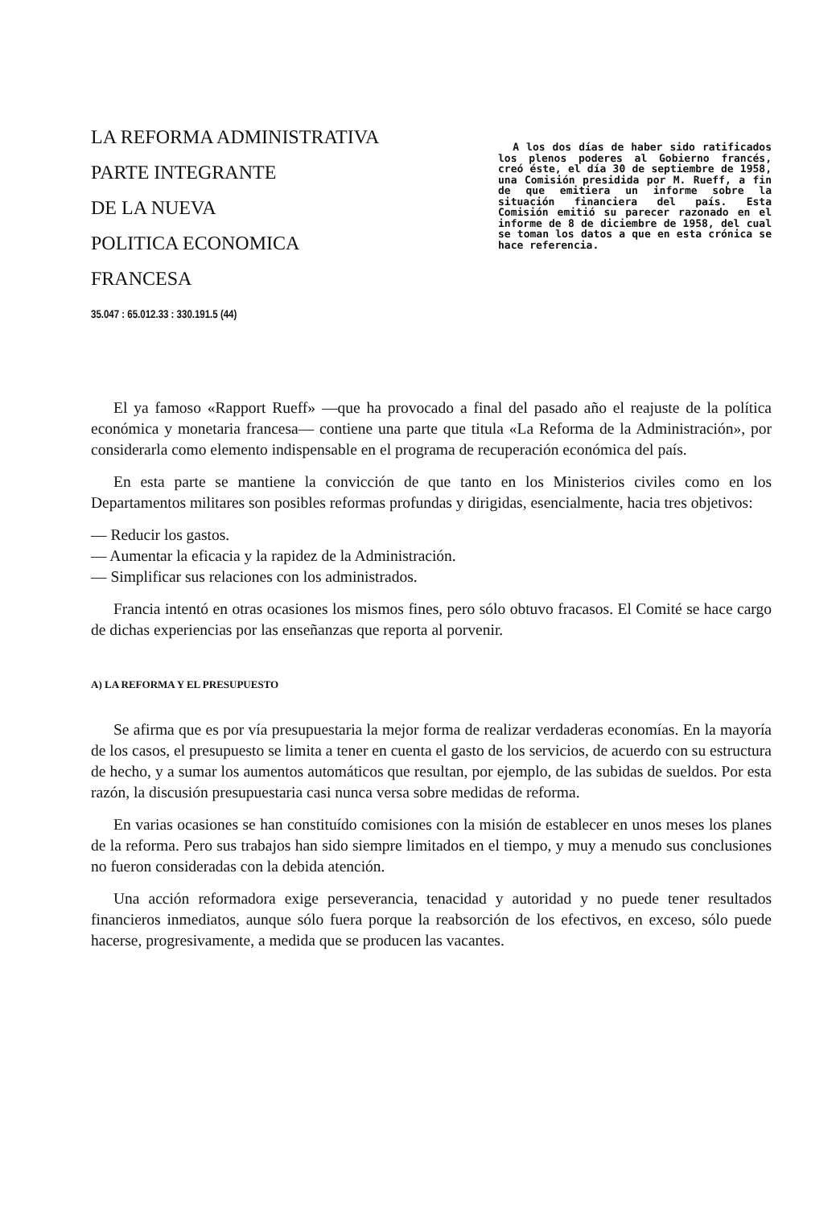LA REFORMA ADMINISTRATIVA
PARTE INTEGRANTE
DE LA NUEVA
POLITICA ECONOMICA
FRANCESA
35.047 : 65.012.33 : 330.191.5 (44)
A los dos días de haber sido ratificados los plenos poderes al Gobierno francés, creó éste, el día 30 de septiembre de 1958, una Comisión presidida por M. Rueff, a fin de que emitiera un informe sobre la situación financiera del país. Esta Comisión emitió su parecer razonado en el informe de 8 de diciembre de 1958, del cual se toman los datos a que en esta crónica se hace referencia.
El ya famoso «Rapport Rueff» —que ha provocado a final del pasado año el reajuste de la política económica y monetaria francesa— contiene una parte que titula «La Reforma de la Administración», por considerarla como elemento indispensable en el programa de recuperación económica del país.
En esta parte se mantiene la convicción de que tanto en los Ministerios civiles como en los Departamentos militares son posibles reformas profundas y dirigidas, esencialmente, hacia tres objetivos:
— Reducir los gastos.
— Aumentar la eficacia y la rapidez de la Administración.
— Simplificar sus relaciones con los administrados.
Francia intentó en otras ocasiones los mismos fines, pero sólo obtuvo fracasos. El Comité se hace cargo de dichas experiencias por las enseñanzas que reporta al porvenir.
A) LA REFORMA Y EL PRESUPUESTO
Se afirma que es por vía presupuestaria la mejor forma de realizar verdaderas economías. En la mayoría de los casos, el presupuesto se limita a tener en cuenta el gasto de los servicios, de acuerdo con su estructura de hecho, y a sumar los aumentos automáticos que resultan, por ejemplo, de las subidas de sueldos. Por esta razón, la discusión presupuestaria casi nunca versa sobre medidas de reforma.
En varias ocasiones se han constituído comisiones con la misión de establecer en unos meses los planes de la reforma. Pero sus trabajos han sido siempre limitados en el tiempo, y muy a menudo sus conclusiones no fueron consideradas con la debida atención.
Una acción reformadora exige perseverancia, tenacidad y autoridad y no puede tener resultados financieros inmediatos, aunque sólo fuera porque la reabsorción de los efectivos, en exceso, sólo puede hacerse, progresivamente, a medida que se producen las vacantes.